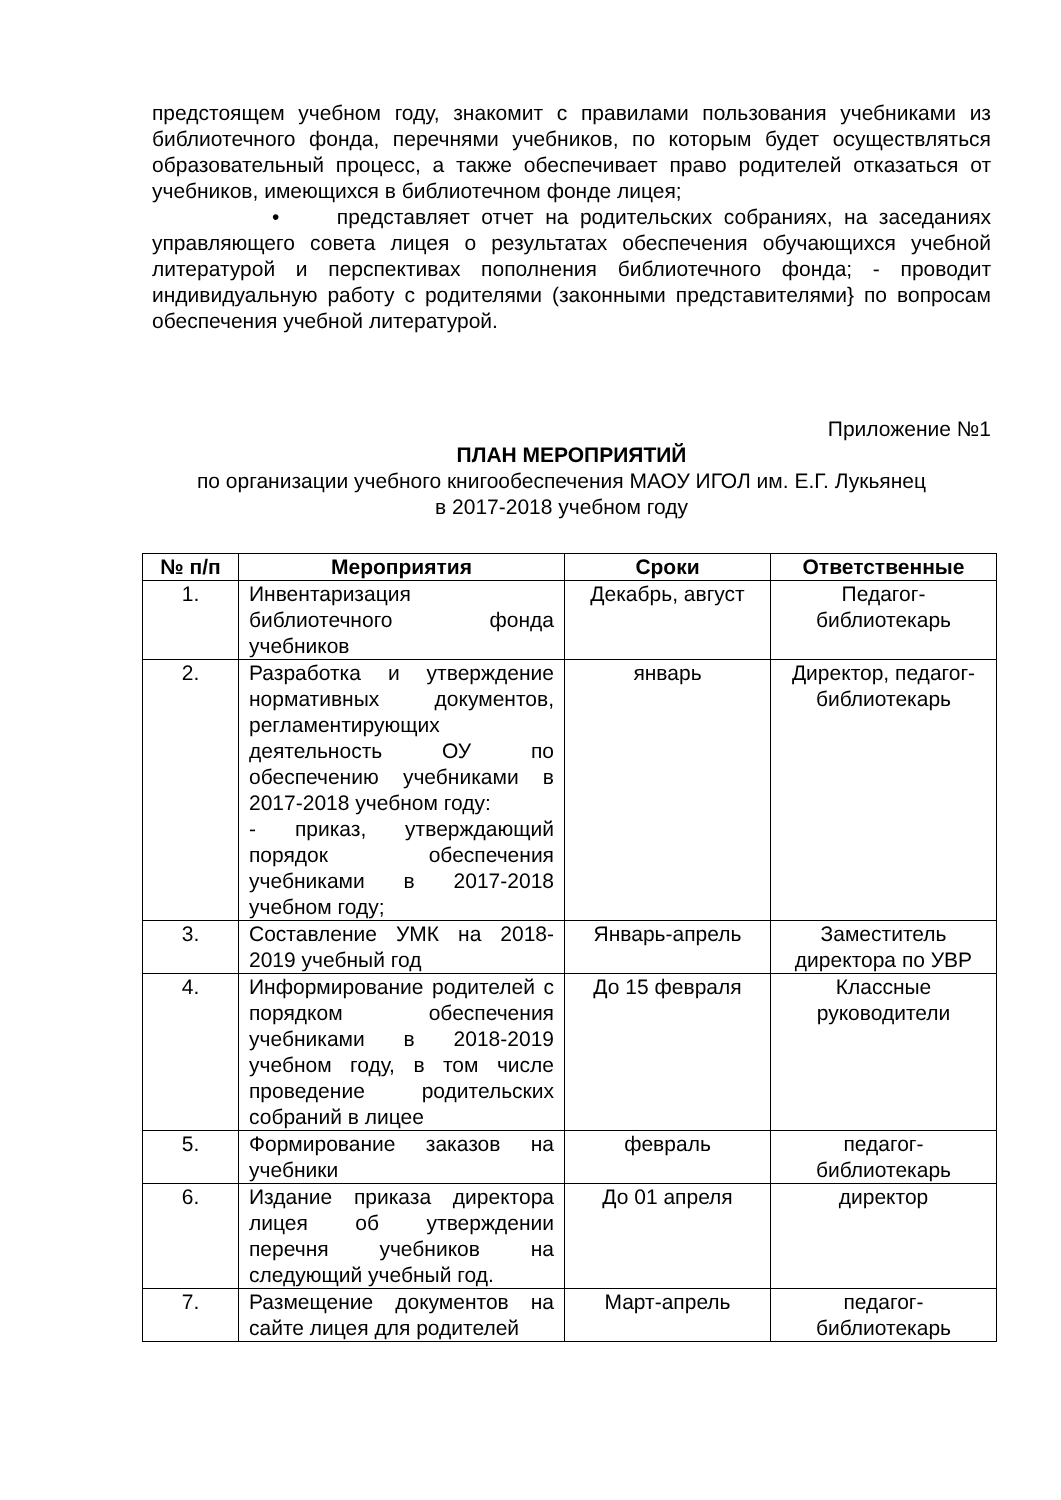предстоящем учебном году, знакомит с правилами пользования учебниками из библиотечного фонда, перечнями учебников, по которым будет осуществляться образовательный процесс, а также обеспечивает право родителей отказаться от учебников, имеющихся в библиотечном фонде лицея;
• представляет отчет на родительских собраниях, на заседаниях управляющего совета лицея о результатах обеспечения обучающихся учебной литературой и перспективах пополнения библиотечного фонда; - проводит индивидуальную работу с родителями (законными представителями} по вопросам обеспечения учебной литературой.
Приложение №1
ПЛАН МЕРОПРИЯТИЙ
по организации учебного книгообеспечения МАОУ ИГОЛ им. Е.Г. Лукьянец
в 2017-2018 учебном году
| № п/п | Мероприятия | Сроки | Ответственные |
| --- | --- | --- | --- |
| 1. | Инвентаризация библиотечного фонда учебников | Декабрь, август | Педагог-библиотекарь |
| 2. | Разработка и утверждение нормативных документов, регламентирующих деятельность ОУ по обеспечению учебниками в 2017-2018 учебном году: - приказ, утверждающий порядок обеспечения учебниками в 2017-2018 учебном году; | январь | Директор, педагог-библиотекарь |
| 3. | Составление УМК на 2018-2019 учебный год | Январь-апрель | Заместитель директора по УВР |
| 4. | Информирование родителей с порядком обеспечения учебниками в 2018-2019 учебном году, в том числе проведение родительских собраний в лицее | До 15 февраля | Классные руководители |
| 5. | Формирование заказов на учебники | февраль | педагог-библиотекарь |
| 6. | Издание приказа директора лицея об утверждении перечня учебников на следующий учебный год. | До 01 апреля | директор |
| 7. | Размещение документов на сайте лицея для родителей | Март-апрель | педагог-библиотекарь |